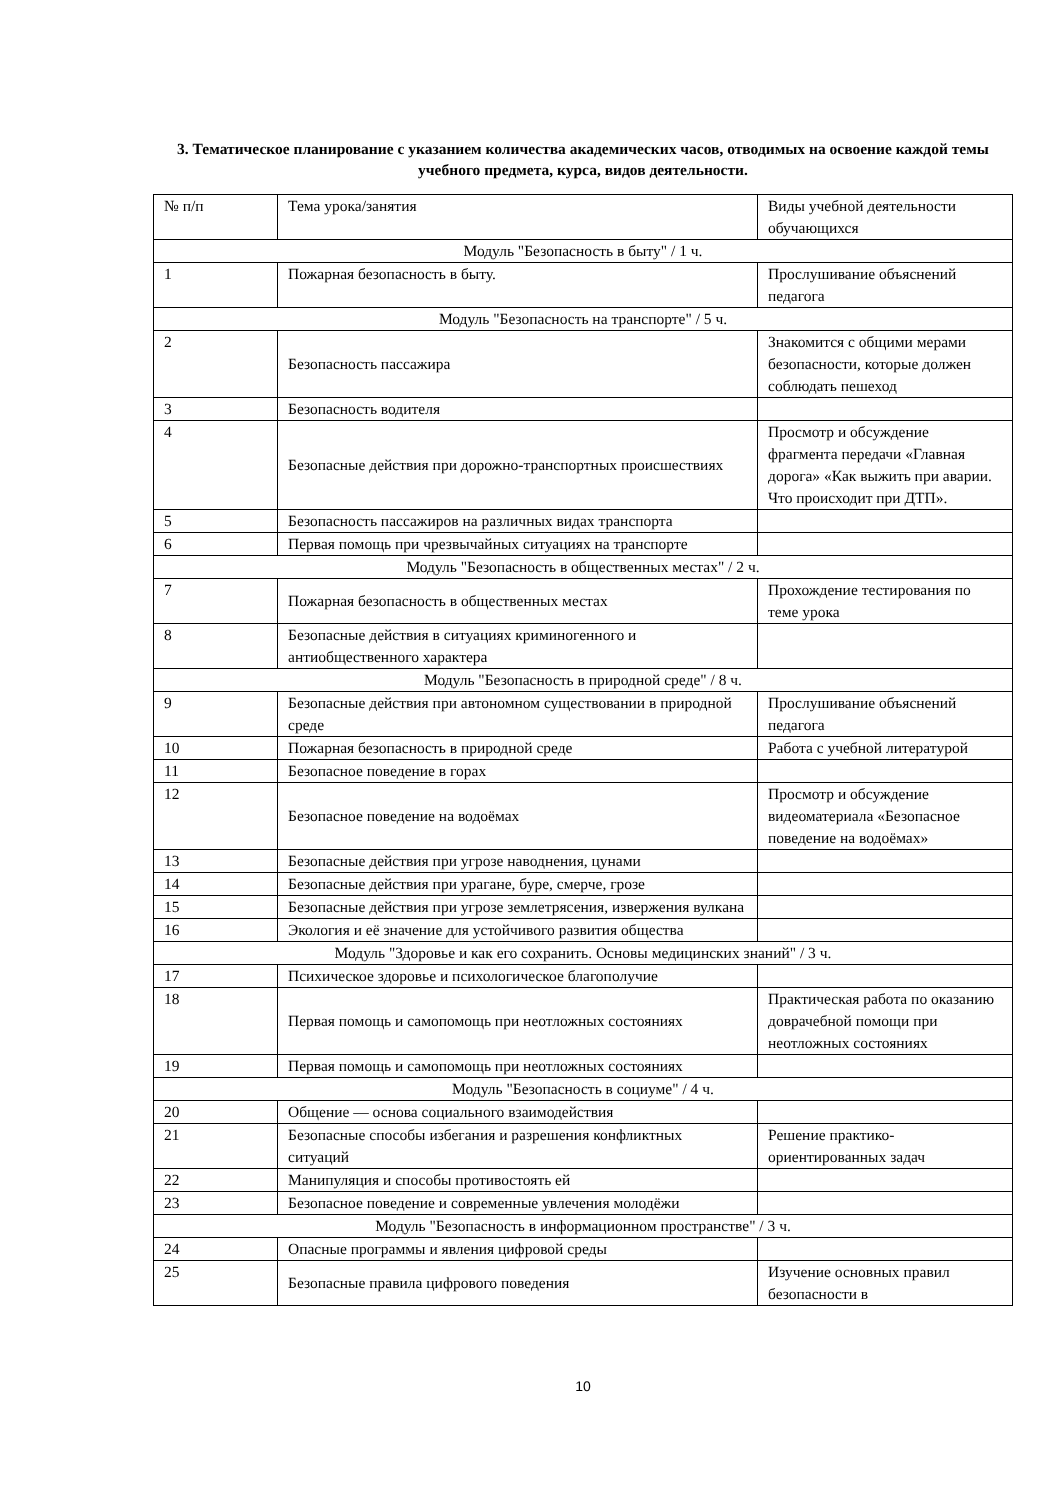3. Тематическое планирование с указанием количества академических часов, отводимых на освоение каждой темы учебного предмета, курса, видов деятельности.
| № п/п | Тема урока/занятия | Виды учебной деятельности обучающихся |
| Модуль "Безопасность в быту" / 1 ч. | | |
| 1 | Пожарная безопасность в быту. | Прослушивание объяснений педагога |
| Модуль "Безопасность на транспорте" / 5 ч. | | |
| 2 | Безопасность пассажира | Знакомится с общими мерами безопасности, которые должен соблюдать пешеход |
| 3 | Безопасность водителя | |
| 4 | Безопасные действия при дорожно-транспортных происшествиях | Просмотр и обсуждение фрагмента передачи «Главная дорога» «Как выжить при аварии. Что происходит при ДТП». |
| 5 | Безопасность пассажиров на различных видах транспорта | |
| 6 | Первая помощь при чрезвычайных ситуациях на транспорте | |
| Модуль "Безопасность в общественных местах" / 2 ч. | | |
| 7 | Пожарная безопасность в общественных местах | Прохождение тестирования по теме урока |
| 8 | Безопасные действия в ситуациях криминогенного и антиобщественного характера | |
| Модуль "Безопасность в природной среде" / 8 ч. | | |
| 9 | Безопасные действия при автономном существовании в природной среде | Прослушивание объяснений педагога |
| 10 | Пожарная безопасность в природной среде | Работа с учебной литературой |
| 11 | Безопасное поведение в горах | |
| 12 | Безопасное поведение на водоёмах | Просмотр и обсуждение видеоматериала «Безопасное поведение на водоёмах» |
| 13 | Безопасные действия при угрозе наводнения, цунами | |
| 14 | Безопасные действия при урагане, буре, смерче, грозе | |
| 15 | Безопасные действия при угрозе землетрясения, извержения вулкана | |
| 16 | Экология и её значение для устойчивого развития общества | |
| Модуль "Здоровье и как его сохранить. Основы медицинских знаний" / 3 ч. | | |
| 17 | Психическое здоровье и психологическое благополучие | |
| 18 | Первая помощь и самопомощь при неотложных состояниях | Практическая работа по оказанию доврачебной помощи при неотложных состояниях |
| 19 | Первая помощь и самопомощь при неотложных состояниях | |
| Модуль "Безопасность в социуме" / 4 ч. | | |
| 20 | Общение — основа социального взаимодействия | |
| 21 | Безопасные способы избегания и разрешения конфликтных ситуаций | Решение практико-ориентированных задач |
| 22 | Манипуляция и способы противостоять ей | |
| 23 | Безопасное поведение и современные увлечения молодёжи | |
| Модуль "Безопасность в информационном пространстве" / 3 ч. | | |
| 24 | Опасные программы и явления цифровой среды | |
| 25 | Безопасные правила цифрового поведения | Изучение основных правил безопасности в |
10